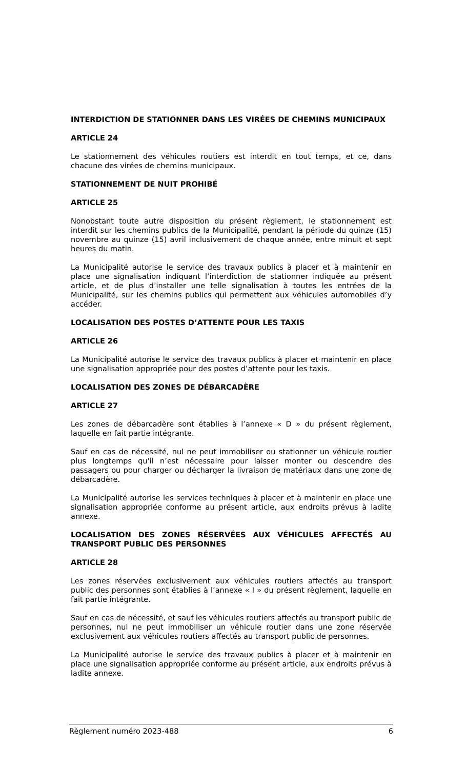INTERDICTION DE STATIONNER DANS LES VIRÉES DE CHEMINS MUNICIPAUX
ARTICLE 24
Le stationnement des véhicules routiers est interdit en tout temps, et ce, dans chacune des virées de chemins municipaux.
STATIONNEMENT DE NUIT PROHIBÉ
ARTICLE 25
Nonobstant toute autre disposition du présent règlement, le stationnement est interdit sur les chemins publics de la Municipalité, pendant la période du quinze (15) novembre au quinze (15) avril inclusivement de chaque année, entre minuit et sept heures du matin.
La Municipalité autorise le service des travaux publics à placer et à maintenir en place une signalisation indiquant l’interdiction de stationner indiquée au présent article, et de plus d’installer une telle signalisation à toutes les entrées de la Municipalité, sur les chemins publics qui permettent aux véhicules automobiles d’y accéder.
LOCALISATION DES POSTES D’ATTENTE POUR LES TAXIS
ARTICLE 26
La Municipalité autorise le service des travaux publics à placer et maintenir en place une signalisation appropriée pour des postes d’attente pour les taxis.
LOCALISATION DES ZONES DE DÉBARCADÈRE
ARTICLE 27
Les zones de débarcadère sont établies à l’annexe « D » du présent règlement, laquelle en fait partie intégrante.
Sauf en cas de nécessité, nul ne peut immobiliser ou stationner un véhicule routier plus longtemps qu'il n’est nécessaire pour laisser monter ou descendre des passagers ou pour charger ou décharger la livraison de matériaux dans une zone de débarcadère.
La Municipalité autorise les services techniques à placer et à maintenir en place une signalisation appropriée conforme au présent article, aux endroits prévus à ladite annexe.
LOCALISATION DES ZONES RÉSERVÉES AUX VÉHICULES AFFECTÉS AU TRANSPORT PUBLIC DES PERSONNES
ARTICLE 28
Les zones réservées exclusivement aux véhicules routiers affectés au transport public des personnes sont établies à l’annexe « I » du présent règlement, laquelle en fait partie intégrante.
Sauf en cas de nécessité, et sauf les véhicules routiers affectés au transport public de personnes, nul ne peut immobiliser un véhicule routier dans une zone réservée exclusivement aux véhicules routiers affectés au transport public de personnes.
La Municipalité autorise le service des travaux publics à placer et à maintenir en place une signalisation appropriée conforme au présent article, aux endroits prévus à ladite annexe.
Règlement numéro 2023-488 6